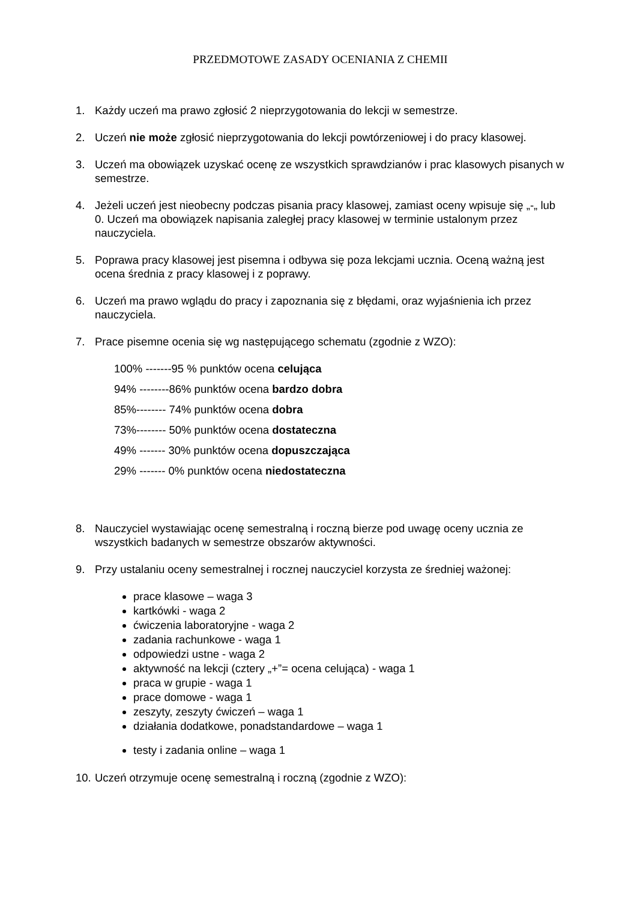PRZEDMOTOWE ZASADY OCENIANIA Z CHEMII
1. Każdy uczeń ma prawo zgłosić 2 nieprzygotowania do lekcji w semestrze.
2. Uczeń nie może zgłosić nieprzygotowania do lekcji powtórzeniowej i do pracy klasowej.
3. Uczeń ma obowiązek uzyskać ocenę ze wszystkich sprawdzianów i prac klasowych pisanych w semestrze.
4. Jeżeli uczeń jest nieobecny podczas pisania pracy klasowej, zamiast oceny wpisuje się „-„ lub 0. Uczeń ma obowiązek napisania zaległej pracy klasowej w terminie ustalonym przez nauczyciela.
5. Poprawa pracy klasowej jest pisemna i odbywa się poza lekcjami ucznia. Oceną ważną jest ocena średnia z pracy klasowej i z poprawy.
6. Uczeń ma prawo wglądu do pracy i zapoznania się z błędami, oraz wyjaśnienia ich przez nauczyciela.
7. Prace pisemne ocenia się wg następującego schematu (zgodnie z WZO):
100% -------95 % punktów ocena celująca
94% --------86% punktów ocena bardzo dobra
85%-------- 74% punktów ocena dobra
73%-------- 50% punktów ocena dostateczna
49% ------- 30% punktów ocena dopuszczająca
29% ------- 0% punktów ocena niedostateczna
8. Nauczyciel wystawiając ocenę semestralną i roczną bierze pod uwagę oceny ucznia ze wszystkich badanych w semestrze obszarów aktywności.
9. Przy ustalaniu oceny semestralnej i rocznej nauczyciel korzysta ze średniej ważonej:
prace klasowe – waga 3
kartkówki - waga 2
ćwiczenia laboratoryjne - waga 2
zadania rachunkowe - waga 1
odpowiedzi ustne - waga 2
aktywność na lekcji (cztery „+”= ocena celująca) - waga 1
praca w grupie - waga 1
prace domowe - waga 1
zeszyty, zeszyty ćwiczeń – waga 1
działania dodatkowe, ponadstandardowe – waga 1
testy i zadania online – waga 1
10. Uczeń otrzymuje ocenę semestralną i roczną (zgodnie z WZO):